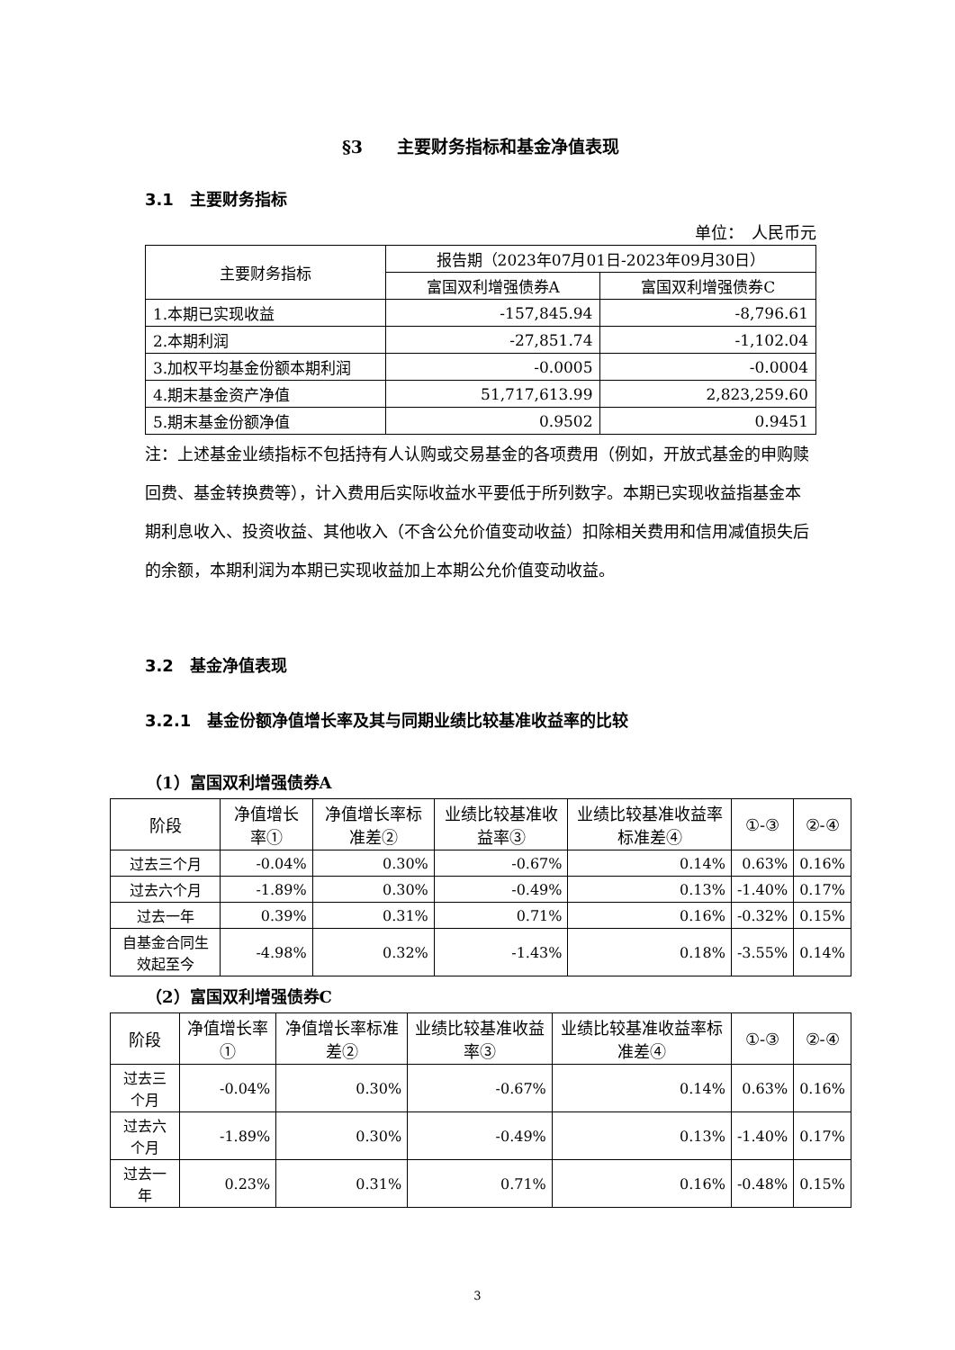§3　　主要财务指标和基金净值表现
3.1　主要财务指标
单位：　人民币元
| 主要财务指标 | 报告期（2023年07月01日-2023年09月30日） | |
| --- | --- | --- |
| | 富国双利增强债券A | 富国双利增强债券C |
| 1.本期已实现收益 | -157,845.94 | -8,796.61 |
| 2.本期利润 | -27,851.74 | -1,102.04 |
| 3.加权平均基金份额本期利润 | -0.0005 | -0.0004 |
| 4.期末基金资产净值 | 51,717,613.99 | 2,823,259.60 |
| 5.期末基金份额净值 | 0.9502 | 0.9451 |
注：上述基金业绩指标不包括持有人认购或交易基金的各项费用（例如，开放式基金的申购赎回费、基金转换费等），计入费用后实际收益水平要低于所列数字。本期已实现收益指基金本期利息收入、投资收益、其他收入（不含公允价值变动收益）扣除相关费用和信用减值损失后的余额，本期利润为本期已实现收益加上本期公允价值变动收益。
3.2　基金净值表现
3.2.1　基金份额净值增长率及其与同期业绩比较基准收益率的比较
（1）富国双利增强债券A
| 阶段 | 净值增长率① | 净值增长率标准差② | 业绩比较基准收益率③ | 业绩比较基准收益率标准差④ | ①-③ | ②-④ |
| --- | --- | --- | --- | --- | --- | --- |
| 过去三个月 | -0.04% | 0.30% | -0.67% | 0.14% | 0.63% | 0.16% |
| 过去六个月 | -1.89% | 0.30% | -0.49% | 0.13% | -1.40% | 0.17% |
| 过去一年 | 0.39% | 0.31% | 0.71% | 0.16% | -0.32% | 0.15% |
| 自基金合同生效起至今 | -4.98% | 0.32% | -1.43% | 0.18% | -3.55% | 0.14% |
（2）富国双利增强债券C
| 阶段 | 净值增长率① | 净值增长率标准差② | 业绩比较基准收益率③ | 业绩比较基准收益率标准差④ | ①-③ | ②-④ |
| --- | --- | --- | --- | --- | --- | --- |
| 过去三个月 | -0.04% | 0.30% | -0.67% | 0.14% | 0.63% | 0.16% |
| 过去六个月 | -1.89% | 0.30% | -0.49% | 0.13% | -1.40% | 0.17% |
| 过去一年 | 0.23% | 0.31% | 0.71% | 0.16% | -0.48% | 0.15% |
3